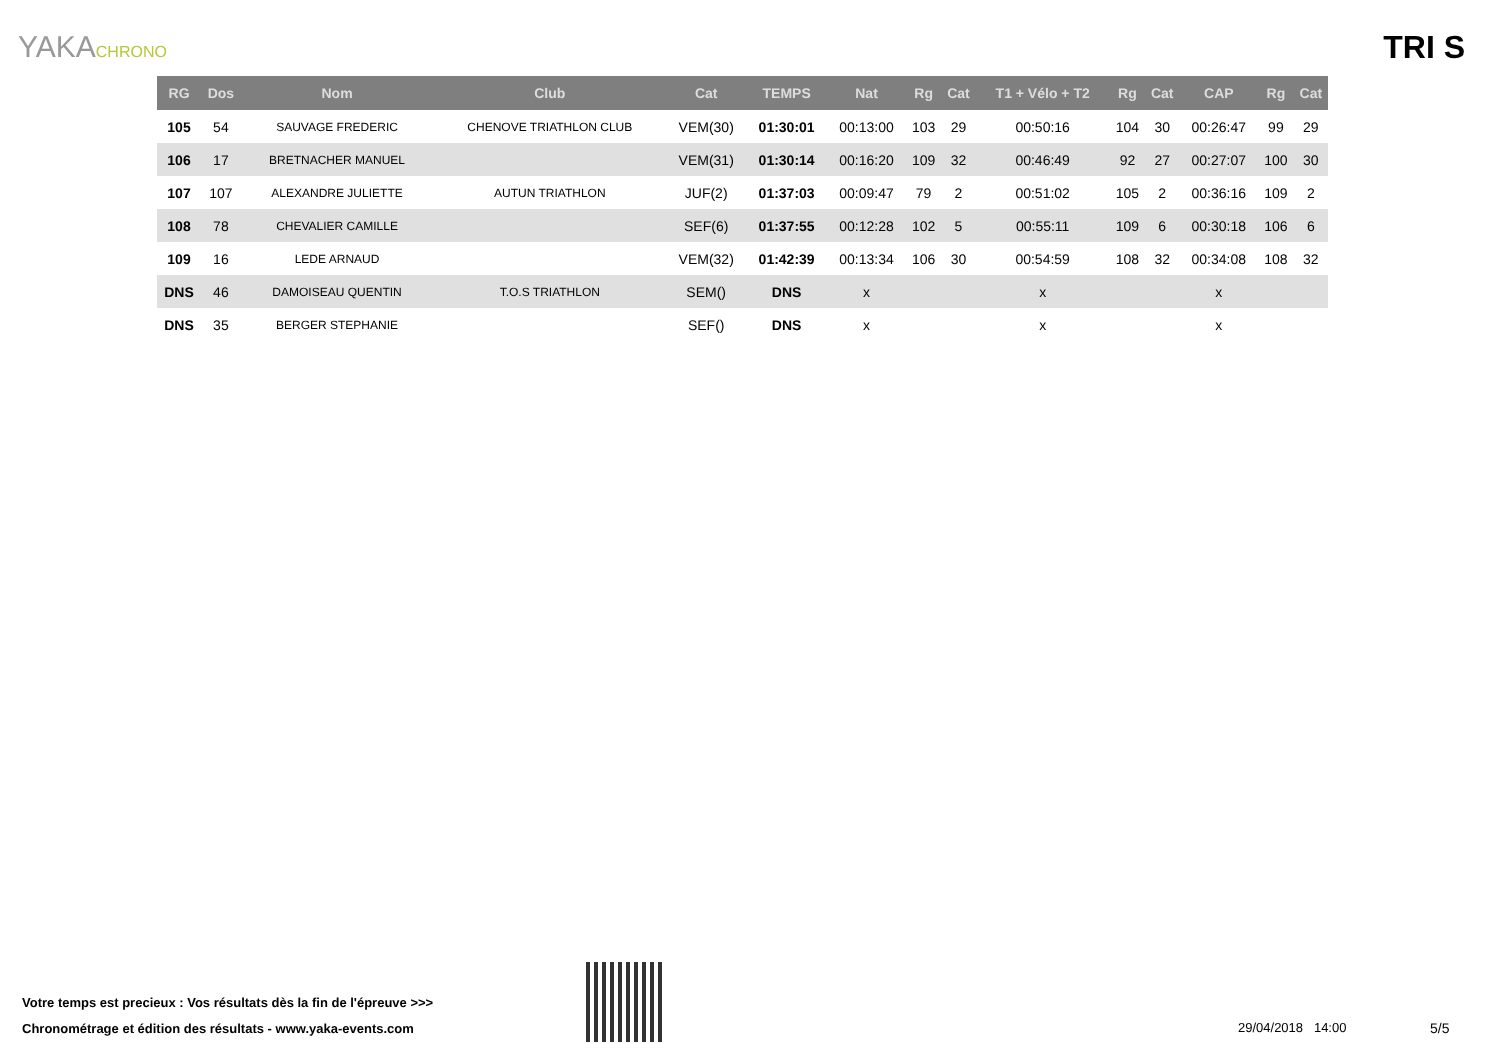YAKACHRONO
TRI S
| RG | Dos | Nom | Club | Cat | TEMPS | Nat | Rg | Cat | T1 + Vélo + T2 | Rg | Cat | CAP | Rg | Cat |
| --- | --- | --- | --- | --- | --- | --- | --- | --- | --- | --- | --- | --- | --- | --- |
| 105 | 54 | SAUVAGE FREDERIC | CHENOVE TRIATHLON CLUB | VEM(30) | 01:30:01 | 00:13:00 | 103 | 29 | 00:50:16 | 104 | 30 | 00:26:47 | 99 | 29 |
| 106 | 17 | BRETNACHER MANUEL | | VEM(31) | 01:30:14 | 00:16:20 | 109 | 32 | 00:46:49 | 92 | 27 | 00:27:07 | 100 | 30 |
| 107 | 107 | ALEXANDRE JULIETTE | AUTUN TRIATHLON | JUF(2) | 01:37:03 | 00:09:47 | 79 | 2 | 00:51:02 | 105 | 2 | 00:36:16 | 109 | 2 |
| 108 | 78 | CHEVALIER CAMILLE | | SEF(6) | 01:37:55 | 00:12:28 | 102 | 5 | 00:55:11 | 109 | 6 | 00:30:18 | 106 | 6 |
| 109 | 16 | LEDE ARNAUD | | VEM(32) | 01:42:39 | 00:13:34 | 106 | 30 | 00:54:59 | 108 | 32 | 00:34:08 | 108 | 32 |
| DNS | 46 | DAMOISEAU QUENTIN | T.O.S TRIATHLON | SEM() | DNS | x | | | x | | | x | | |
| DNS | 35 | BERGER STEPHANIE | | SEF() | DNS | x | | | x | | | x | | |
Votre temps est precieux : Vos résultats dès la fin de l'épreuve >>>
Chronométrage et édition des résultats - www.yaka-events.com
29/04/2018 14:00 5/5